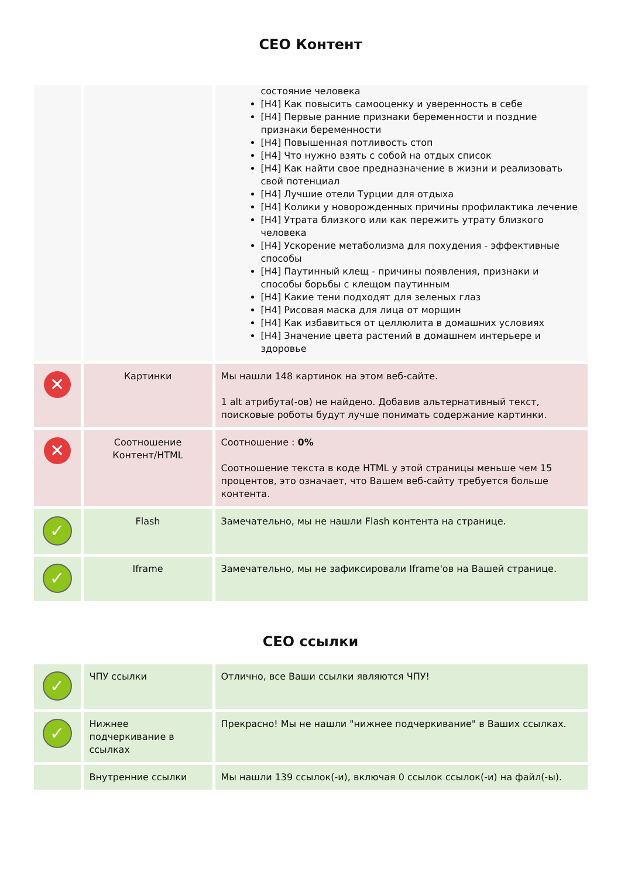СЕО Контент
| | | состояние человека [H4] Как повысить самооценку и уверенность в себе [H4] Первые ранние признаки беременности и поздние признаки беременности [H4] Повышенная потливость стоп [H4] Что нужно взять с собой на отдых список [H4] Как найти свое предназначение в жизни и реализовать свой потенциал [H4] Лучшие отели Турции для отдыха [H4] Колики у новорожденных причины профилактика лечение [H4] Утрата близкого или как пережить утрату близкого человека [H4] Ускорение метаболизма для похудения - эффективные способы [H4] Паутинный клещ - причины появления, признаки и способы борьбы с клещом паутинным [H4] Какие тени подходят для зеленых глаз [H4] Рисовая маска для лица от морщин [H4] Как избавиться от целлюлита в домашних условиях [H4] Значение цвета растений в домашнем интерьере и здоровье |
| ✕ | Картинки | Мы нашли 148 картинок на этом веб-сайте. 1 alt атрибута(-ов) не найдено. Добавив альтернативный текст, поисковые роботы будут лучше понимать содержание картинки. |
| ✕ | Соотношение Контент/HTML | Соотношение : 0% Соотношение текста в коде HTML у этой страницы меньше чем 15 процентов, это означает, что Вашем веб-сайту требуется больше контента. |
| ✓ | Flash | Замечательно, мы не нашли Flash контента на странице. |
| ✓ | Iframe | Замечательно, мы не зафиксировали Iframe'ов на Вашей странице. |
СЕО ссылки
| ✓ | ЧПУ ссылки | Отлично, все Ваши ссылки являются ЧПУ! |
| ✓ | Нижнее подчеркивание в ссылках | Прекрасно! Мы не нашли "нижнее подчеркивание" в Ваших ссылках. |
| | Внутренние ссылки | Мы нашли 139 ссылок(-и), включая 0 ссылок ссылок(-и) на файл(-ы). |